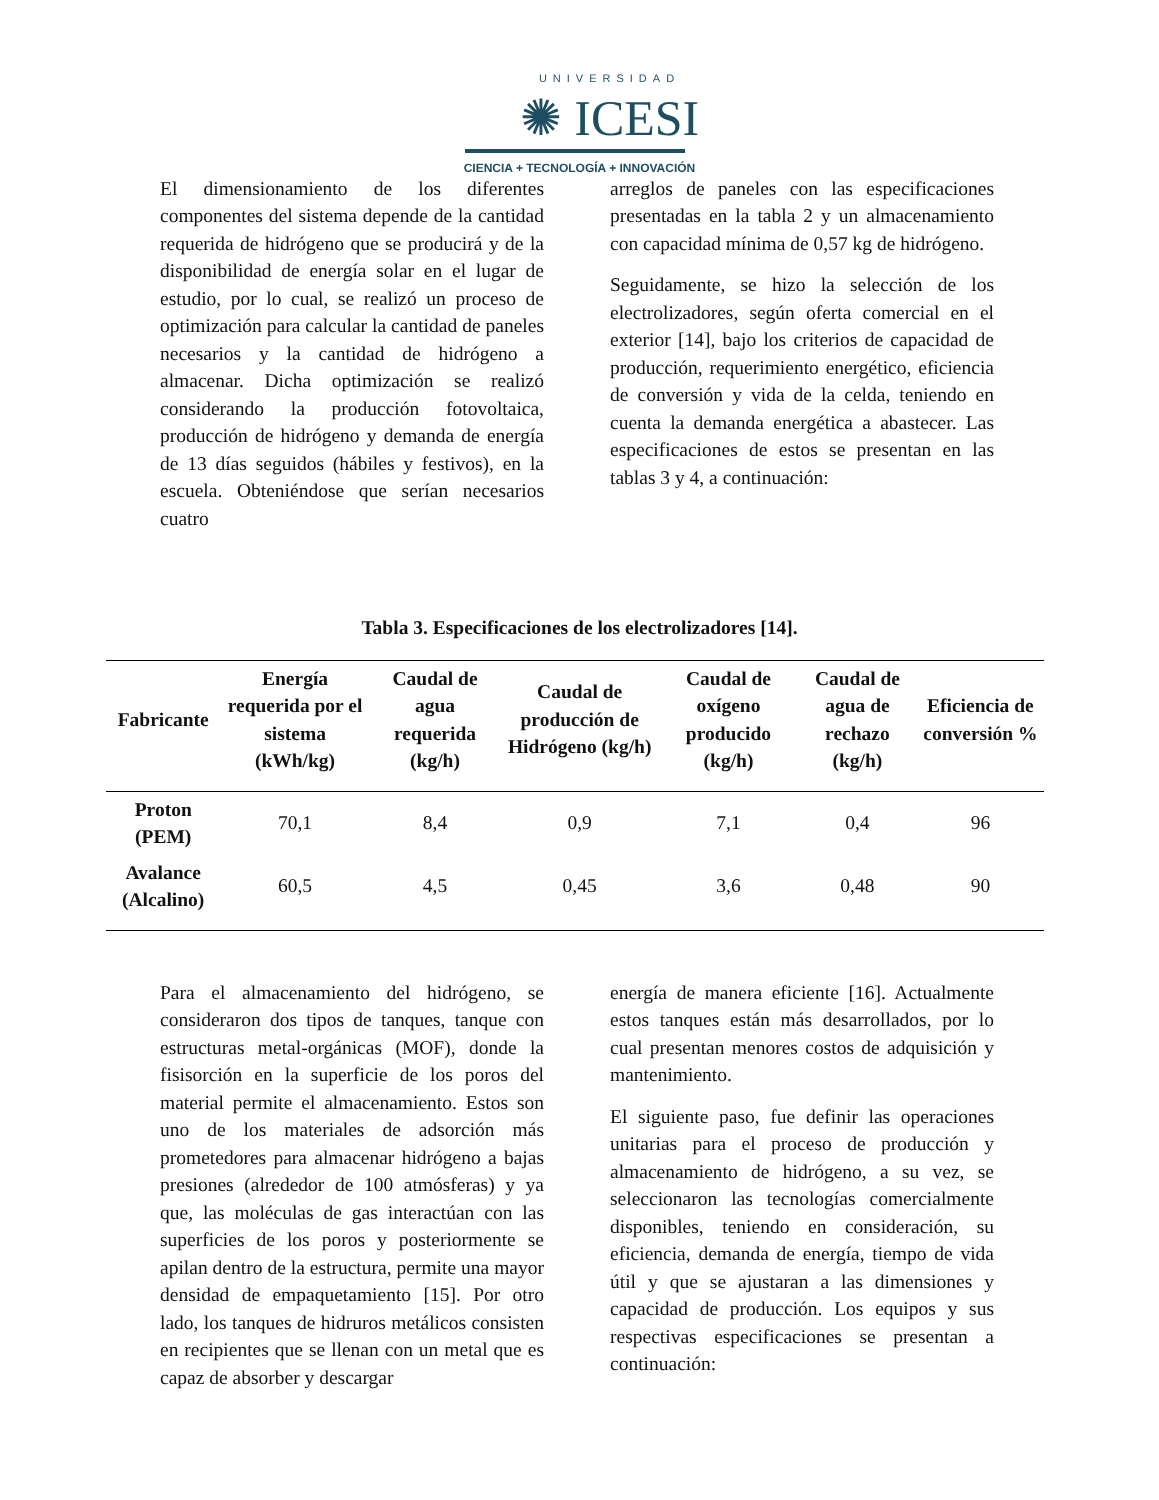UNIVERSIDAD
✺ ICESI
CIENCIA + TECNOLOGÍA + INNOVACIÓN
El dimensionamiento de los diferentes componentes del sistema depende de la cantidad requerida de hidrógeno que se producirá y de la disponibilidad de energía solar en el lugar de estudio, por lo cual, se realizó un proceso de optimización para calcular la cantidad de paneles necesarios y la cantidad de hidrógeno a almacenar. Dicha optimización se realizó considerando la producción fotovoltaica, producción de hidrógeno y demanda de energía de 13 días seguidos (hábiles y festivos), en la escuela. Obteniéndose que serían necesarios cuatro
arreglos de paneles con las especificaciones presentadas en la tabla 2 y un almacenamiento con capacidad mínima de 0,57 kg de hidrógeno.
Seguidamente, se hizo la selección de los electrolizadores, según oferta comercial en el exterior [14], bajo los criterios de capacidad de producción, requerimiento energético, eficiencia de conversión y vida de la celda, teniendo en cuenta la demanda energética a abastecer. Las especificaciones de estos se presentan en las tablas 3 y 4, a continuación:
Tabla 3. Especificaciones de los electrolizadores [14].
| Fabricante | Energía requerida por el sistema (kWh/kg) | Caudal de agua requerida (kg/h) | Caudal de producción de Hidrógeno (kg/h) | Caudal de oxígeno producido (kg/h) | Caudal de agua de rechazo (kg/h) | Eficiencia de conversión % |
| --- | --- | --- | --- | --- | --- | --- |
| Proton (PEM) | 70,1 | 8,4 | 0,9 | 7,1 | 0,4 | 96 |
| Avalance (Alcalino) | 60,5 | 4,5 | 0,45 | 3,6 | 0,48 | 90 |
Para el almacenamiento del hidrógeno, se consideraron dos tipos de tanques, tanque con estructuras metal-orgánicas (MOF), donde la fisisorción en la superficie de los poros del material permite el almacenamiento. Estos son uno de los materiales de adsorción más prometedores para almacenar hidrógeno a bajas presiones (alrededor de 100 atmósferas) y ya que, las moléculas de gas interactúan con las superficies de los poros y posteriormente se apilan dentro de la estructura, permite una mayor densidad de empaquetamiento [15]. Por otro lado, los tanques de hidruros metálicos consisten en recipientes que se llenan con un metal que es capaz de absorber y descargar
energía de manera eficiente [16]. Actualmente estos tanques están más desarrollados, por lo cual presentan menores costos de adquisición y mantenimiento.
El siguiente paso, fue definir las operaciones unitarias para el proceso de producción y almacenamiento de hidrógeno, a su vez, se seleccionaron las tecnologías comercialmente disponibles, teniendo en consideración, su eficiencia, demanda de energía, tiempo de vida útil y que se ajustaran a las dimensiones y capacidad de producción. Los equipos y sus respectivas especificaciones se presentan a continuación: